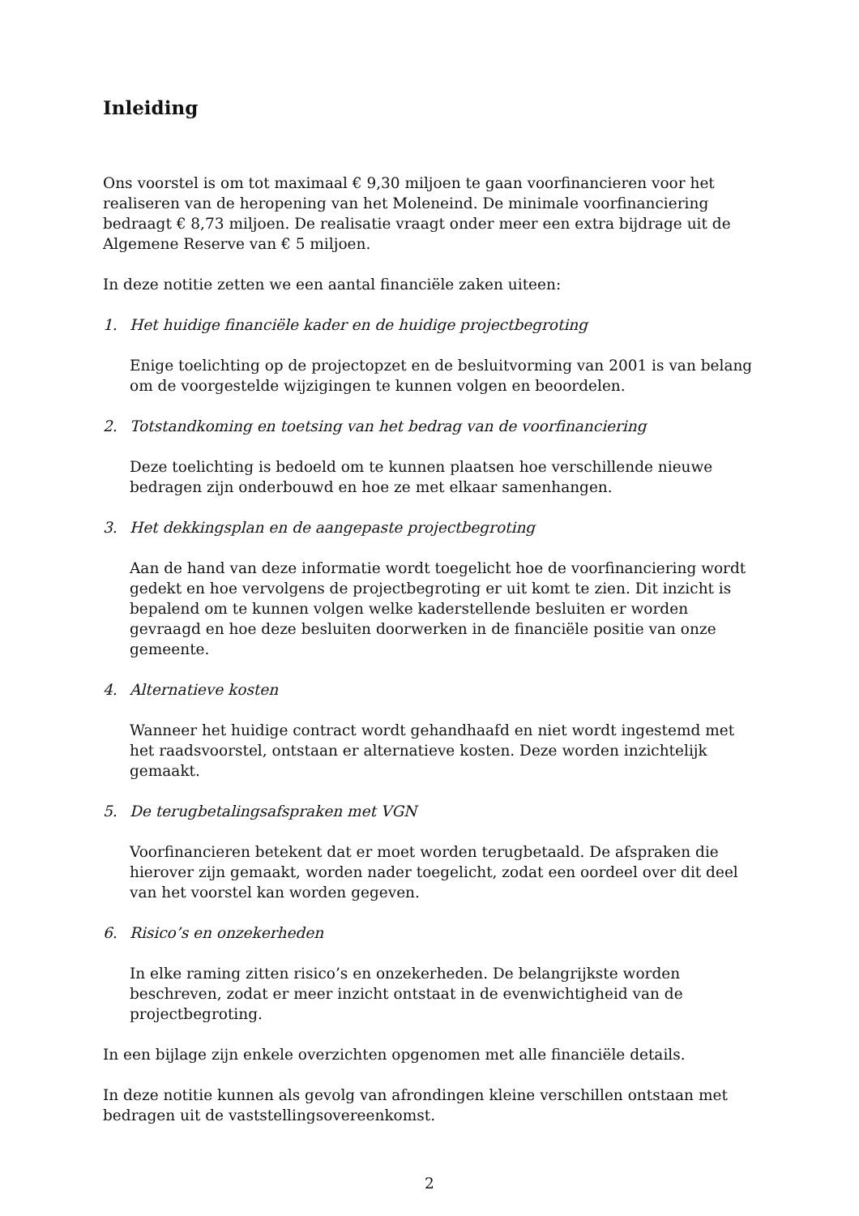Inleiding
Ons voorstel is om tot maximaal € 9,30 miljoen te gaan voorfinancieren voor het realiseren van de heropening van het Moleneind. De minimale voorfinanciering bedraagt € 8,73 miljoen. De realisatie vraagt onder meer een extra bijdrage uit de Algemene Reserve van € 5 miljoen.
In deze notitie zetten we een aantal financiële zaken uiteen:
1. Het huidige financiële kader en de huidige projectbegroting
Enige toelichting op de projectopzet en de besluitvorming van 2001 is van belang om de voorgestelde wijzigingen te kunnen volgen en beoordelen.
2. Totstandkoming en toetsing van het bedrag van de voorfinanciering
Deze toelichting is bedoeld om te kunnen plaatsen hoe verschillende nieuwe bedragen zijn onderbouwd en hoe ze met elkaar samenhangen.
3. Het dekkingsplan en de aangepaste projectbegroting
Aan de hand van deze informatie wordt toegelicht hoe de voorfinanciering wordt gedekt en hoe vervolgens de projectbegroting er uit komt te zien. Dit inzicht is bepalend om te kunnen volgen welke kaderstellende besluiten er worden gevraagd en hoe deze besluiten doorwerken in de financiële positie van onze gemeente.
4. Alternatieve kosten
Wanneer het huidige contract wordt gehandhaafd en niet wordt ingestemd met het raadsvoorstel, ontstaan er alternatieve kosten. Deze worden inzichtelijk gemaakt.
5. De terugbetalingsafspraken met VGN
Voorfinancieren betekent dat er moet worden terugbetaald. De afspraken die hierover zijn gemaakt, worden nader toegelicht, zodat een oordeel over dit deel van het voorstel kan worden gegeven.
6. Risico’s en onzekerheden
In elke raming zitten risico’s en onzekerheden. De belangrijkste worden beschreven, zodat er meer inzicht ontstaat in de evenwichtigheid van de projectbegroting.
In een bijlage zijn enkele overzichten opgenomen met alle financiële details.
In deze notitie kunnen als gevolg van afrondingen kleine verschillen ontstaan met bedragen uit de vaststellingsovereenkomst.
2